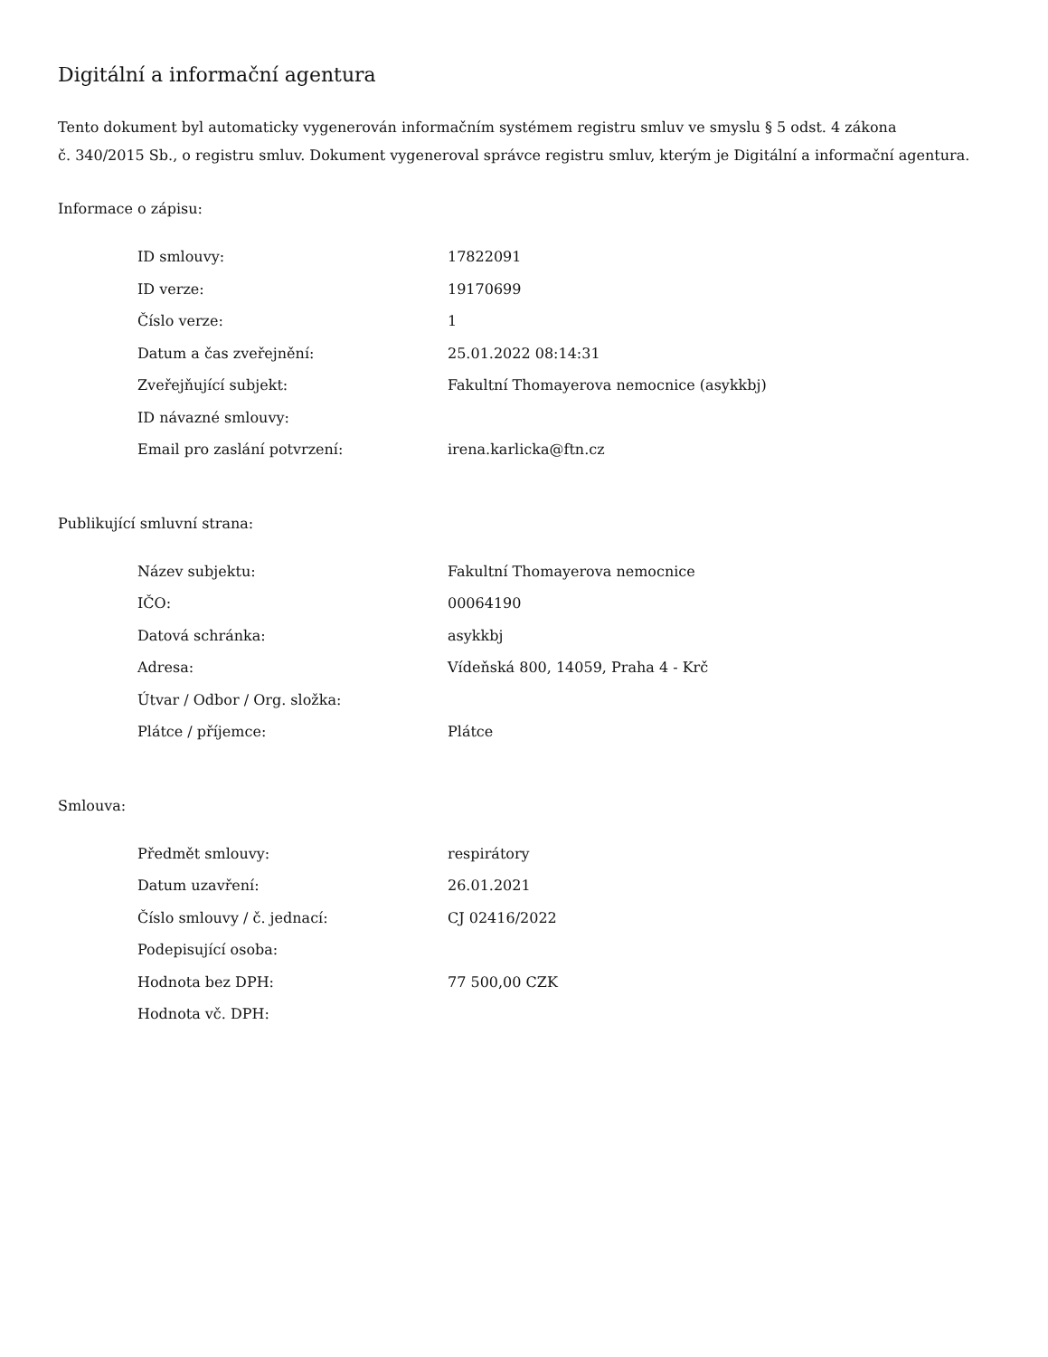Digitální a informační agentura
Tento dokument byl automaticky vygenerován informačním systémem registru smluv ve smyslu § 5 odst. 4 zákona
č. 340/2015 Sb., o registru smluv. Dokument vygeneroval správce registru smluv, kterým je Digitální a informační agentura.
Informace o zápisu:
| ID smlouvy: | 17822091 |
| ID verze: | 19170699 |
| Číslo verze: | 1 |
| Datum a čas zveřejnění: | 25.01.2022 08:14:31 |
| Zveřejňující subjekt: | Fakultní Thomayerova nemocnice (asykkbj) |
| ID návazné smlouvy: | |
| Email pro zaslání potvrzení: | irena.karlicka@ftn.cz |
Publikující smluvní strana:
| Název subjektu: | Fakultní Thomayerova nemocnice |
| IČO: | 00064190 |
| Datová schránka: | asykkbj |
| Adresa: | Vídeňská 800, 14059, Praha 4 - Krč |
| Útvar / Odbor / Org. složka: | |
| Plátce / příjemce: | Plátce |
Smlouva:
| Předmět smlouvy: | respirátory |
| Datum uzavření: | 26.01.2021 |
| Číslo smlouvy / č. jednací: | CJ 02416/2022 |
| Podepisující osoba: | |
| Hodnota bez DPH: | 77 500,00 CZK |
| Hodnota vč. DPH: | |